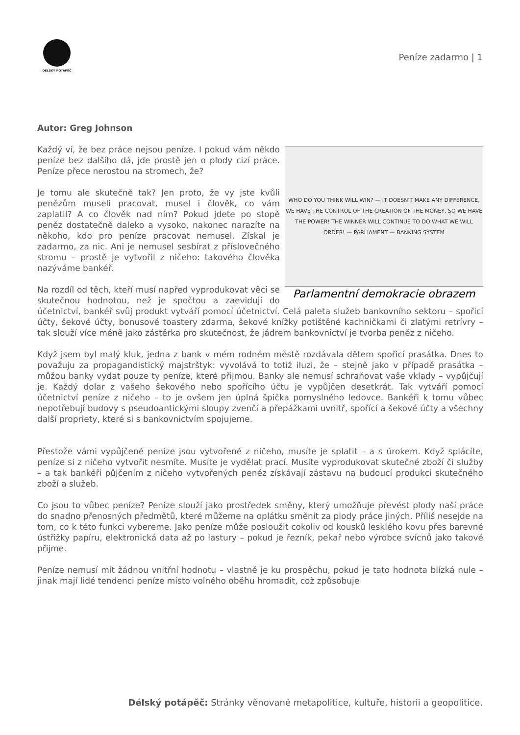DÉLSKÝ POTÁPĚČ
Peníze zadarmo | 1
Autor: Greg Johnson
WHO DO YOU THINK WILL WIN? — IT DOESN'T MAKE ANY DIFFERENCE, WE HAVE THE CONTROL OF THE CREATION OF THE MONEY, SO WE HAVE THE POWER! THE WINNER WILL CONTINUE TO DO WHAT WE WILL ORDER! — PARLIAMENT — BANKING SYSTEM
Parlamentní demokracie obrazem
Každý ví, že bez práce nejsou peníze. I pokud vám někdo peníze bez dalšího dá, jde prostě jen o plody cizí práce. Peníze přece nerostou na stromech, že?
Je tomu ale skutečně tak? Jen proto, že vy jste kvůli penězům museli pracovat, musel i člověk, co vám zaplatil? A co člověk nad ním? Pokud jdete po stopě peněz dostatečně daleko a vysoko, nakonec narazíte na někoho, kdo pro peníze pracovat nemusel. Získal je zadarmo, za nic. Ani je nemusel sesbírat z příslovečného stromu – prostě je vytvořil z ničeho: takového člověka nazýváme bankéř.
Na rozdíl od těch, kteří musí napřed vyprodukovat věci se skutečnou hodnotou, než je spočtou a zaevidují do účetnictví, bankéř svůj produkt vytváří pomocí účetnictví. Celá paleta služeb bankovního sektoru – spořicí účty, šekové účty, bonusové toastery zdarma, šekové knížky potištěné kachničkami či zlatými retrívry – tak slouží více méně jako zástěrka pro skutečnost, že jádrem bankovnictví je tvorba peněz z ničeho.
Když jsem byl malý kluk, jedna z bank v mém rodném městě rozdávala dětem spořicí prasátka. Dnes to považuju za propagandistický majstrštyk: vyvolává to totiž iluzi, že – stejně jako v případě prasátka – můžou banky vydat pouze ty peníze, které přijmou. Banky ale nemusí schraňovat vaše vklady – vypůjčují je. Každý dolar z vašeho šekového nebo spořícího účtu je vypůjčen desetkrát. Tak vytváří pomocí účetnictví peníze z ničeho – to je ovšem jen úplná špička pomyslného ledovce. Bankéři k tomu vůbec nepotřebují budovy s pseudoantickými sloupy zvenčí a přepážkami uvnitř, spořící a šekové účty a všechny další propriety, které si s bankovnictvím spojujeme.
Přestože vámi vypůjčené peníze jsou vytvořené z ničeho, musíte je splatit – a s úrokem. Když splácíte, peníze si z ničeho vytvořit nesmíte. Musíte je vydělat prací. Musíte vyprodukovat skutečné zboží či služby – a tak bankéři půjčením z ničeho vytvořených peněz získávají zástavu na budoucí produkci skutečného zboží a služeb.
Co jsou to vůbec peníze? Peníze slouží jako prostředek směny, který umožňuje převést plody naší práce do snadno přenosných předmětů, které můžeme na oplátku směnit za plody práce jiných. Příliš nesejde na tom, co k této funkci vybereme. Jako peníze může posloužit cokoliv od kousků lesklého kovu přes barevné ústřižky papíru, elektronická data až po lastury – pokud je řezník, pekař nebo výrobce svícnů jako takové přijme.
Peníze nemusí mít žádnou vnitřní hodnotu – vlastně je ku prospěchu, pokud je tato hodnota blízká nule – jinak mají lidé tendenci peníze místo volného oběhu hromadit, což způsobuje
Délský potápěč: Stránky věnované metapolitice, kultuře, historii a geopolitice.